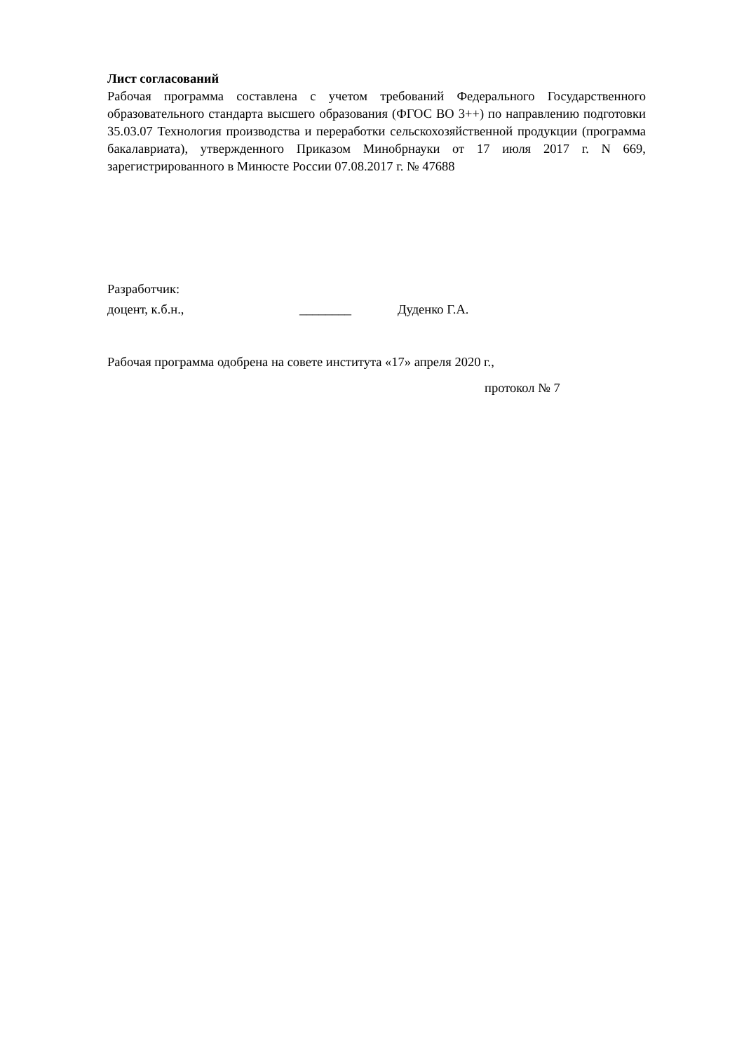Лист согласований
Рабочая программа составлена с учетом требований Федерального Государственного образовательного стандарта высшего образования (ФГОС ВО 3++) по направлению подготовки 35.03.07 Технология производства и переработки сельскохозяйственной продукции (программа бакалавриата), утвержденного Приказом Минобрнауки от 17 июля 2017 г. N 669, зарегистрированного в Минюсте России 07.08.2017 г. № 47688
Разработчик:
доцент, к.б.н., ________ Дуденко Г.А.
Рабочая программа одобрена на совете института «17» апреля 2020 г.,
протокол № 7